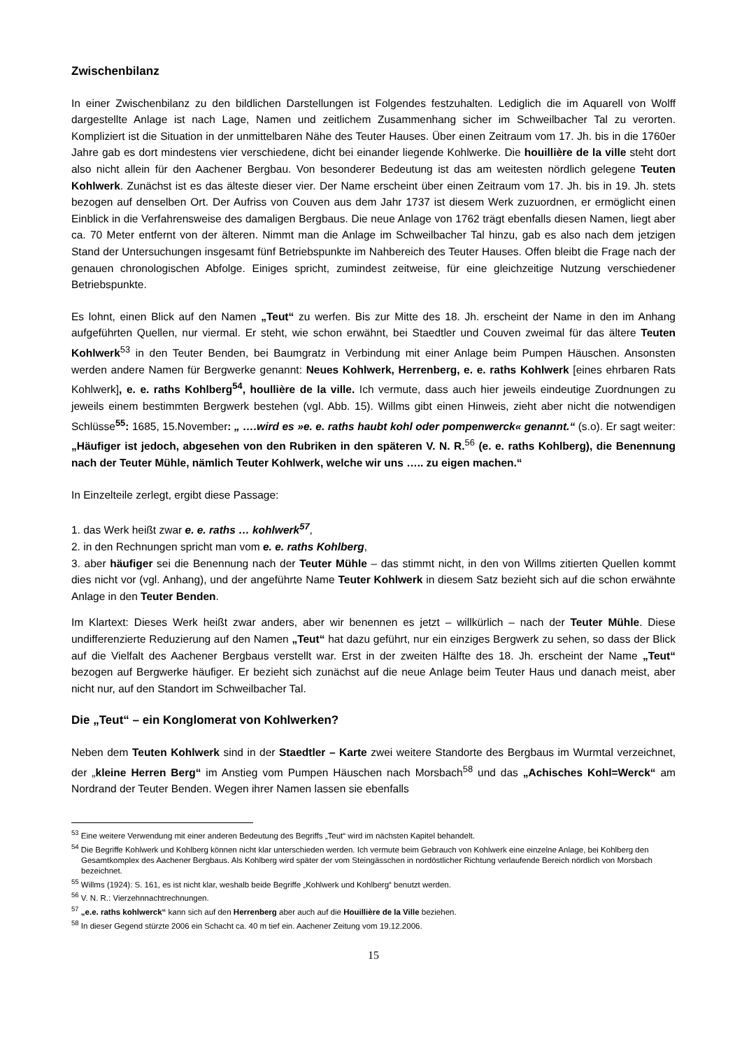Zwischenbilanz
In einer Zwischenbilanz zu den bildlichen Darstellungen ist Folgendes festzuhalten. Lediglich die im Aquarell von Wolff dargestellte Anlage ist nach Lage, Namen und zeitlichem Zusammenhang sicher im Schweilbacher Tal zu verorten. Kompliziert ist die Situation in der unmittelbaren Nähe des Teuter Hauses. Über einen Zeitraum vom 17. Jh. bis in die 1760er Jahre gab es dort mindestens vier verschiedene, dicht bei einander liegende Kohlwerke. Die houillière de la ville steht dort also nicht allein für den Aachener Bergbau. Von besonderer Bedeutung ist das am weitesten nördlich gelegene Teuten Kohlwerk. Zunächst ist es das älteste dieser vier. Der Name erscheint über einen Zeitraum vom 17. Jh. bis in 19. Jh. stets bezogen auf denselben Ort. Der Aufriss von Couven aus dem Jahr 1737 ist diesem Werk zuzuordnen, er ermöglicht einen Einblick in die Verfahrensweise des damaligen Bergbaus. Die neue Anlage von 1762 trägt ebenfalls diesen Namen, liegt aber ca. 70 Meter entfernt von der älteren. Nimmt man die Anlage im Schweilbacher Tal hinzu, gab es also nach dem jetzigen Stand der Untersuchungen insgesamt fünf Betriebspunkte im Nahbereich des Teuter Hauses. Offen bleibt die Frage nach der genauen chronologischen Abfolge. Einiges spricht, zumindest zeitweise, für eine gleichzeitige Nutzung verschiedener Betriebspunkte.
Es lohnt, einen Blick auf den Namen „Teut“ zu werfen. Bis zur Mitte des 18. Jh. erscheint der Name in den im Anhang aufgeführten Quellen, nur viermal. Er steht, wie schon erwähnt, bei Staedtler und Couven zweimal für das ältere Teuten Kohlwerk<sup>53</sup> in den Teuter Benden, bei Baumgratz in Verbindung mit einer Anlage beim Pumpen Häuschen. Ansonsten werden andere Namen für Bergwerke genannt: Neues Kohlwerk, Herrenberg, e. e. raths Kohlwerk [eines ehrbaren Rats Kohlwerk], e. e. raths Kohlberg<sup>54</sup>, houllière de la ville. Ich vermute, dass auch hier jeweils eindeutige Zuordnungen zu jeweils einem bestimmten Bergwerk bestehen (vgl. Abb. 15). Willms gibt einen Hinweis, zieht aber nicht die notwendigen Schlüsse<sup>55</sup>: 1685, 15.November: „ ….wird es »e. e. raths haubt kohl oder pompenwerck« genannt.“ (s.o). Er sagt weiter: „Häufiger ist jedoch, abgesehen von den Rubriken in den späteren V. N. R.<sup>56</sup> (e. e. raths Kohlberg), die Benennung nach der Teuter Mühle, nämlich Teuter Kohlwerk, welche wir uns ….. zu eigen machen.“
In Einzelteile zerlegt, ergibt diese Passage:
1. das Werk heißt zwar e. e. raths … kohlwerk<sup>57</sup>,
2. in den Rechnungen spricht man vom e. e. raths Kohlberg,
3. aber häufiger sei die Benennung nach der Teuter Mühle – das stimmt nicht, in den von Willms zitierten Quellen kommt dies nicht vor (vgl. Anhang), und der angeführte Name Teuter Kohlwerk in diesem Satz bezieht sich auf die schon erwähnte Anlage in den Teuter Benden.
Im Klartext: Dieses Werk heißt zwar anders, aber wir benennen es jetzt – willkürlich – nach der Teuter Mühle. Diese undifferenzierte Reduzierung auf den Namen „Teut“ hat dazu geführt, nur ein einziges Bergwerk zu sehen, so dass der Blick auf die Vielfalt des Aachener Bergbaus verstellt war. Erst in der zweiten Hälfte des 18. Jh. erscheint der Name „Teut“ bezogen auf Bergwerke häufiger. Er bezieht sich zunächst auf die neue Anlage beim Teuter Haus und danach meist, aber nicht nur, auf den Standort im Schweilbacher Tal.
Die „Teut“ – ein Konglomerat von Kohlwerken?
Neben dem Teuten Kohlwerk sind in der Staedtler – Karte zwei weitere Standorte des Bergbaus im Wurmtal verzeichnet, der „kleine Herren Berg“ im Anstieg vom Pumpen Häuschen nach Morsbach<sup>58</sup> und das „Achisches Kohl=Werck“ am Nordrand der Teuter Benden. Wegen ihrer Namen lassen sie ebenfalls
<sup>53</sup> Eine weitere Verwendung mit einer anderen Bedeutung des Begriffs „Teut“ wird im nächsten Kapitel behandelt.
<sup>54</sup> Die Begriffe Kohlwerk und Kohlberg können nicht klar unterschieden werden. Ich vermute beim Gebrauch von Kohlwerk eine einzelne Anlage, bei Kohlberg den Gesamtkomplex des Aachener Bergbaus. Als Kohlberg wird später der vom Steingässchen in nordöstlicher Richtung verlaufende Bereich nördlich von Morsbach bezeichnet.
<sup>55</sup> Willms (1924): S. 161, es ist nicht klar, weshalb beide Begriffe „Kohlwerk und Kohlberg“ benutzt werden.
<sup>56</sup> V. N. R.: Vierzehnnachtrechnungen.
<sup>57</sup> „e.e. raths kohlwerck“ kann sich auf den Herrenberg aber auch auf die Houillière de la Ville beziehen.
<sup>58</sup> In dieser Gegend stürzte 2006 ein Schacht ca. 40 m tief ein. Aachener Zeitung vom 19.12.2006.
15